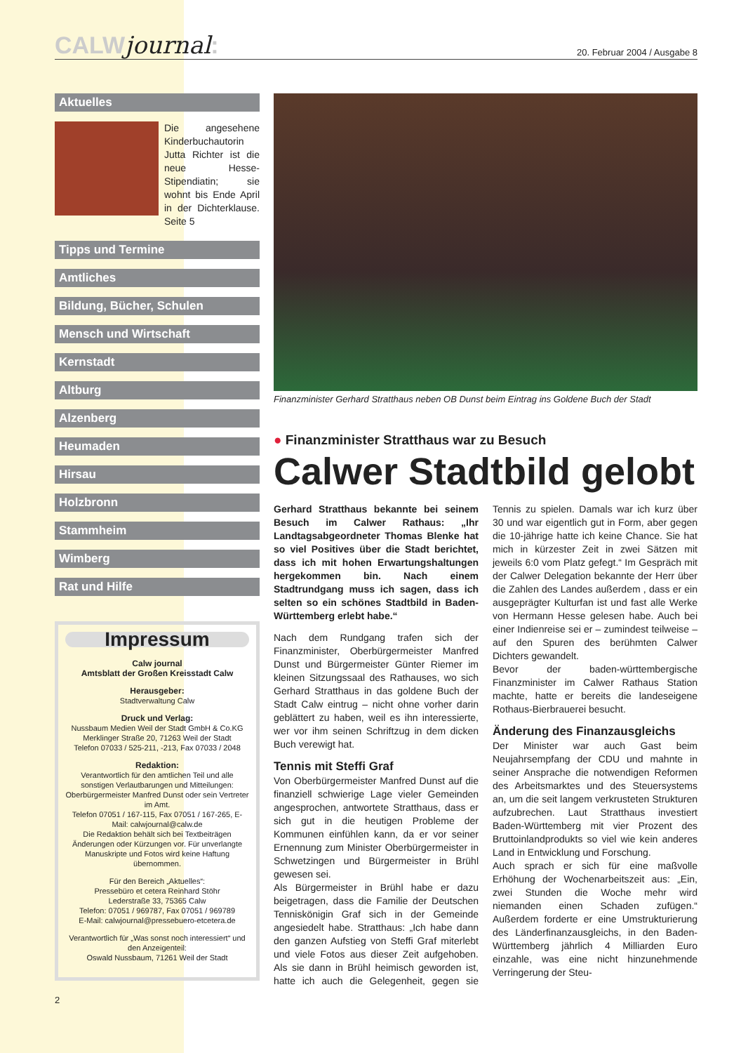CALWjournal:
20. Februar 2004 / Ausgabe 8
Aktuelles
Die angesehene Kinderbuchautorin Jutta Richter ist die neue Hesse-Stipendiatin; sie wohnt bis Ende April in der Dichterklause. Seite 5
Tipps und Termine
Amtliches
Bildung, Bücher, Schulen
Mensch und Wirtschaft
Kernstadt
Altburg
Alzenberg
Heumaden
Hirsau
Holzbronn
Stammheim
Wimberg
Rat und Hilfe
Impressum
Calw journal
Amtsblatt der Großen Kreisstadt Calw
Herausgeber:
Stadtverwaltung Calw
Druck und Verlag:
Nussbaum Medien Weil der Stadt GmbH & Co.KG
Merklinger Straße 20, 71263 Weil der Stadt
Telefon 07033 / 525-211, -213, Fax 07033 / 2048
Redaktion:
Verantwortlich für den amtlichen Teil und alle sonstigen Verlautbarungen und Mitteilungen: Oberbürgermeister Manfred Dunst oder sein Vertreter im Amt.
Telefon 07051 / 167-115, Fax 07051 / 167-265, E-Mail: calwjournal@calw.de
Die Redaktion behält sich bei Textbeiträgen Änderungen oder Kürzungen vor. Für unverlangte Manuskripte und Fotos wird keine Haftung übernommen.
Für den Bereich „Aktuelles“:
Pressebüro et cetera Reinhard Stöhr
Lederstraße 33, 75365 Calw
Telefon: 07051 / 969787, Fax 07051 / 969789
E-Mail: calwjournal@pressebuero-etcetera.de
Verantwortlich für „Was sonst noch interessiert“ und den Anzeigenteil:
Oswald Nussbaum, 71261 Weil der Stadt
2
Finanzminister Gerhard Stratthaus neben OB Dunst beim Eintrag ins Goldene Buch der Stadt
● Finanzminister Stratthaus war zu Besuch
Calwer Stadtbild gelobt
Gerhard Stratthaus bekannte bei seinem Besuch im Calwer Rathaus: „Ihr Landtagsabgeordneter Thomas Blenke hat so viel Positives über die Stadt berichtet, dass ich mit hohen Erwartungshaltungen hergekommen bin. Nach einem Stadtrundgang muss ich sagen, dass ich selten so ein schönes Stadtbild in Baden-Württemberg erlebt habe.“
Nach dem Rundgang trafen sich der Finanzminister, Oberbürgermeister Manfred Dunst und Bürgermeister Günter Riemer im kleinen Sitzungssaal des Rathauses, wo sich Gerhard Stratthaus in das goldene Buch der Stadt Calw eintrug – nicht ohne vorher darin geblättert zu haben, weil es ihn interessierte, wer vor ihm seinen Schriftzug in dem dicken Buch verewigt hat.
Tennis mit Steffi Graf
Von Oberbürgermeister Manfred Dunst auf die finanziell schwierige Lage vieler Gemeinden angesprochen, antwortete Stratthaus, dass er sich gut in die heutigen Probleme der Kommunen einfühlen kann, da er vor seiner Ernennung zum Minister Oberbürgermeister in Schwetzingen und Bürgermeister in Brühl gewesen sei.
Als Bürgermeister in Brühl habe er dazu beigetragen, dass die Familie der Deutschen Tenniskönigin Graf sich in der Gemeinde angesiedelt habe. Stratthaus: „Ich habe dann den ganzen Aufstieg von Steffi Graf miterlebt und viele Fotos aus dieser Zeit aufgehoben. Als sie dann in Brühl heimisch geworden ist, hatte ich auch die Gelegenheit, gegen sie Tennis zu spielen. Damals war ich kurz über 30 und war eigentlich gut in Form, aber gegen die 10-jährige hatte ich keine Chance. Sie hat mich in kürzester Zeit in zwei Sätzen mit jeweils 6:0 vom Platz gefegt.“ Im Gespräch mit der Calwer Delegation bekannte der Herr über die Zahlen des Landes außerdem , dass er ein ausgeprägter Kulturfan ist und fast alle Werke von Hermann Hesse gelesen habe. Auch bei einer Indienreise sei er – zumindest teilweise – auf den Spuren des berühmten Calwer Dichters gewandelt.
Bevor der baden-württembergische Finanzminister im Calwer Rathaus Station machte, hatte er bereits die landeseigene Rothaus-Bierbrauerei besucht.
Änderung des Finanzausgleichs
Der Minister war auch Gast beim Neujahrsempfang der CDU und mahnte in seiner Ansprache die notwendigen Reformen des Arbeitsmarktes und des Steuersystems an, um die seit langem verkrusteten Strukturen aufzubrechen. Laut Stratthaus investiert Baden-Württemberg mit vier Prozent des Bruttoinlandprodukts so viel wie kein anderes Land in Entwicklung und Forschung.
Auch sprach er sich für eine maßvolle Erhöhung der Wochenarbeitszeit aus: „Ein, zwei Stunden die Woche mehr wird niemanden einen Schaden zufügen.“ Außerdem forderte er eine Umstrukturierung des Länderfinanzausgleichs, in den Baden-Württemberg jährlich 4 Milliarden Euro einzahle, was eine nicht hinzunehmende Verringerung der Steu-